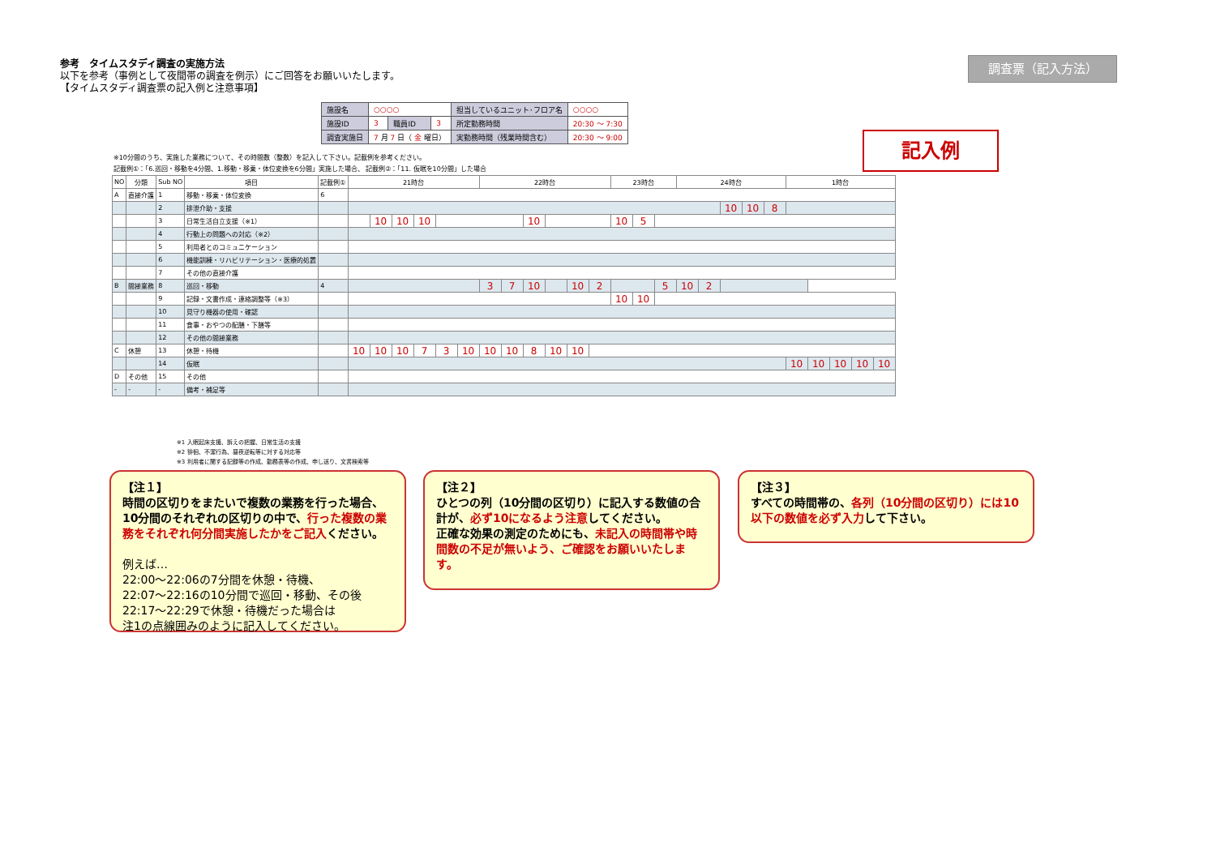参考　タイムスタディ調査の実施方法
以下を参考（事例として夜間帯の調査を例示）にご回答をお願いいたします。
【タイムスタディ調査票の記入例と注意事項】
調査票（記入方法）
| 施設名 | ○○○○ | | | 担当しているユニット･フロア名 | ○○○○ |
| 施設ID | 3 | 職員ID | 3 | 所定勤務時間 | 20:30 ～ 7:30 |
| 調査実施日 | 7 月 7 日（ 金 曜日） | | | 実勤務時間（残業時間含む） | 20:30 ～ 9:00 |
記入例
※10分間のうち、実施した業務について、その時間数（整数）を記入して下さい。記載例を参考ください。
記載例①：「6.巡回・移動を4分間、1.移動・移乗・体位変換を6分間」実施した場合、 記載例②：「11. 仮眠を10分間」した場合
| NO | 分類 | Sub NO | 項目 | 記載例① | 21時台 | | | | | | 22時台 | | | | | | 23時台 | | | | 24時台 | | | | | | 1時台 | | | | | |
| --- | --- | --- | --- | --- | --- | --- | --- | --- | --- | --- | --- | --- | --- | --- | --- | --- | --- | --- | --- | --- | --- | --- | --- | --- | --- | --- | --- | --- | --- | --- | --- | --- |
| A | 直接介護 | 1 | 移動・移乗・体位変換 | 6 | | | | | | | | | | | | | | | | | | | | | | | | | | | | |
| | | 2 | 排泄介助・支援 | | | | | | | | | | | | | | | | | | | | 10 | 10 | 8 | | | | | | | |
| | | 3 | 日常生活自立支援（※1） | | | 10 | 10 | 10 | | | | | 10 | | | | | 10 | 5 | | | | | | | | | | | | | |
| | | 4 | 行動上の問題への対応（※2） | | | | | | | | | | | | | | | | | | | | | | | | | | | | | |
| | | 5 | 利用者とのコミュニケーション | | | | | | | | | | | | | | | | | | | | | | | | | | | | | |
| | | 6 | 機能訓練・リハビリテーション・医療的処置 | | | | | | | | | | | | | | | | | | | | | | | | | | | | | |
| | | 7 | その他の直接介護 | | | | | | | | | | | | | | | | | | | | | | | | | | | | | |
| B | 間接業務 | 8 | 巡回・移動 | 4 | | | | | | | 3 | 7 | 10 | | 10 | 2 | | | | 5 | 10 | 2 | | | | | | | | | | |
| | | 9 | 記録・文書作成・連絡調整等（※3） | | | | | | | | | | | | | | | 10 | 10 | | | | | | | | | | | | | |
| | | 10 | 見守り機器の使用・確認 | | | | | | | | | | | | | | | | | | | | | | | | | | | | | |
| | | 11 | 食事・おやつの配膳・下膳等 | | | | | | | | | | | | | | | | | | | | | | | | | | | | | |
| | | 12 | その他の間接業務 | | | | | | | | | | | | | | | | | | | | | | | | | | | | | |
| C | 休憩 | 13 | 休憩・待機 | | 10 | 10 | 10 | 7 | 3 | 10 | 10 | 10 | 8 | 10 | 10 | | | | | | | | | | | | | | | | | |
| | | 14 | 仮眠 | | | | | | | | | | | | | | | | | | | | | | | | | 10 | 10 | 10 | 10 | 10 |
| D | その他 | 15 | その他 | | | | | | | | | | | | | | | | | | | | | | | | | | | | | |
| - | - | - | 備考・補足等 | | | | | | | | | | | | | | | | | | | | | | | | | | | | | |
※1 入眠起床支援、訴えの把握、日常生活の支援
※2 徘徊、不潔行為、昼夜逆転等に対する対応等
※3 利用者に関する記録等の作成、勤務表等の作成、申し送り、文書検索等
【注１】
時間の区切りをまたいで複数の業務を行った場合、10分間のそれぞれの区切りの中で、行った複数の業務をそれぞれ何分間実施したかをご記入ください。
例えば…
22:00～22:06の7分間を休憩・待機、
22:07～22:16の10分間で巡回・移動、その後
22:17～22:29で休憩・待機だった場合は
注1の点線囲みのように記入してください。
【注２】
ひとつの列（10分間の区切り）に記入する数値の合計が、必ず10になるよう注意してください。
正確な効果の測定のためにも、未記入の時間帯や時間数の不足が無いよう、ご確認をお願いいたします。
【注３】
すべての時間帯の、各列（10分間の区切り）には10以下の数値を必ず入力して下さい。